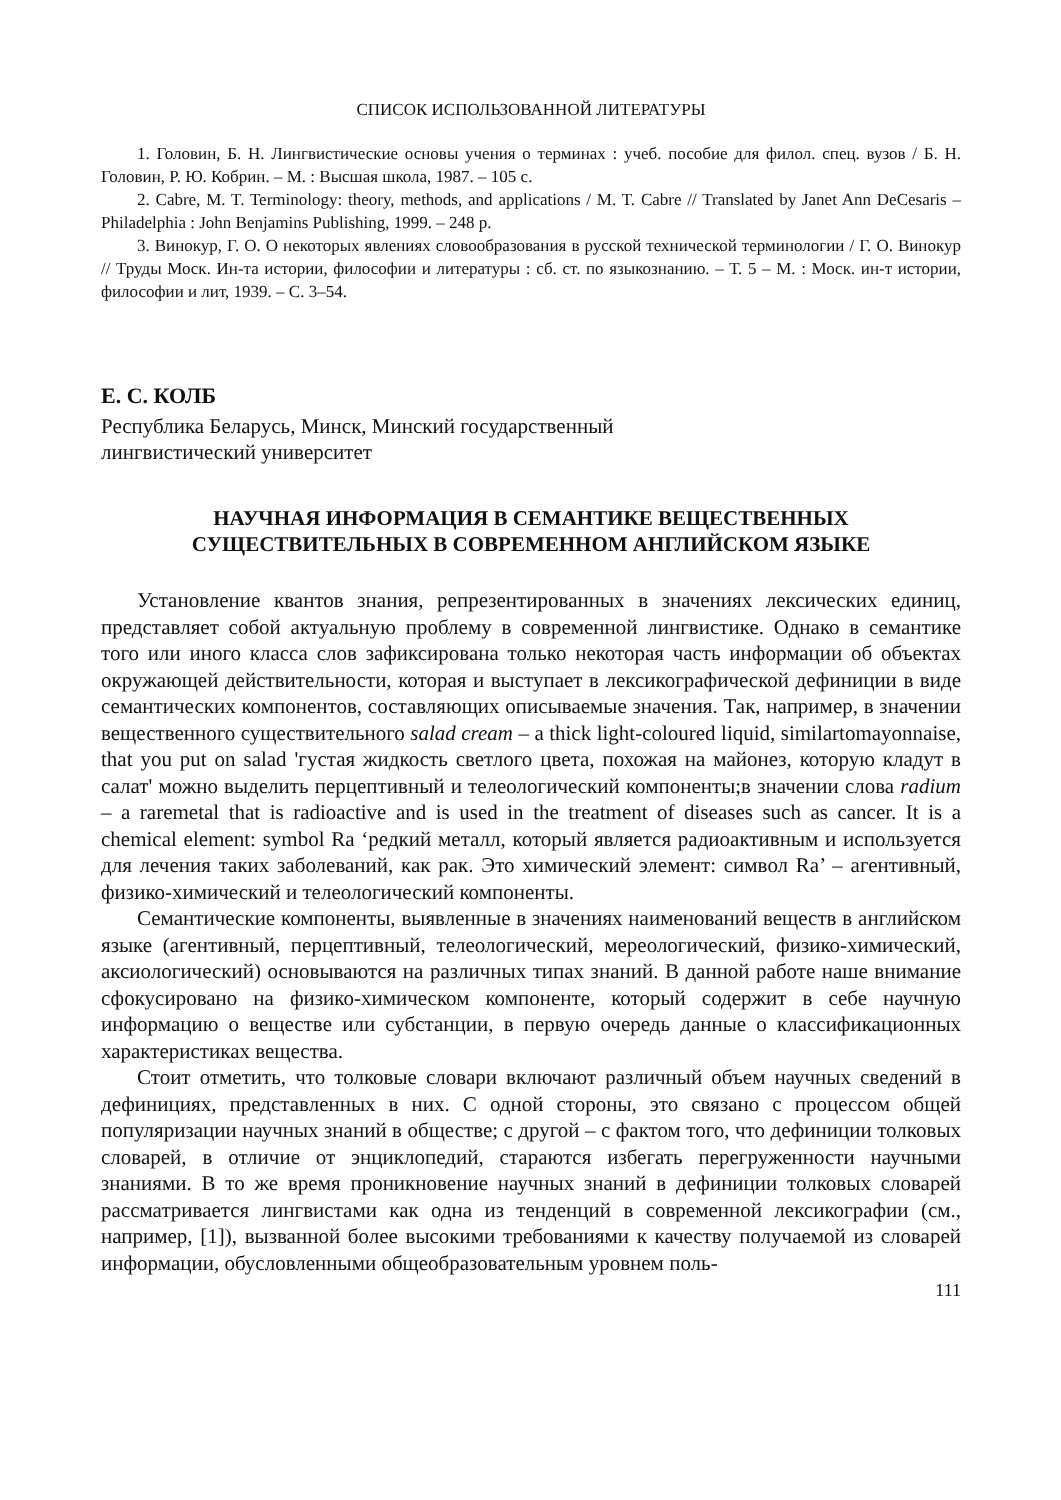СПИСОК ИСПОЛЬЗОВАННОЙ ЛИТЕРАТУРЫ
1. Головин, Б. Н. Лингвистические основы учения о терминах : учеб. пособие для филол. спец. вузов / Б. Н. Головин, Р. Ю. Кобрин. – М. : Высшая школа, 1987. – 105 с.
2. Cabre, M. T. Terminology: theory, methods, and applications / M. T. Cabre // Translated by Janet Ann DeCesaris – Philadelphia : John Benjamins Publishing, 1999. – 248 p.
3. Винокур, Г. О. О некоторых явлениях словообразования в русской технической терминологии / Г. О. Винокур // Труды Моск. Ин-та истории, философии и литературы : сб. ст. по языкознанию. – Т. 5 – М. : Моск. ин-т истории, философии и лит, 1939. – С. 3–54.
Е. С. КОЛБ
Республика Беларусь, Минск, Минский государственный
лингвистический университет
НАУЧНАЯ ИНФОРМАЦИЯ В СЕМАНТИКЕ ВЕЩЕСТВЕННЫХ
СУЩЕСТВИТЕЛЬНЫХ В СОВРЕМЕННОМ АНГЛИЙСКОМ ЯЗЫКЕ
Установление квантов знания, репрезентированных в значениях лексических единиц, представляет собой актуальную проблему в современной лингвистике. Однако в семантике того или иного класса слов зафиксирована только некоторая часть информации об объектах окружающей действительности, которая и выступает в лексикографической дефиниции в виде семантических компонентов, составляющих описываемые значения. Так, например, в значении вещественного существительного salad cream – a thick light-coloured liquid, similartomayonnaise, that you put on salad 'густая жидкость светлого цвета, похожая на майонез, которую кладут в салат' можно выделить перцептивный и телеологический компоненты;в значении слова radium – a raremetal that is radioactive and is used in the treatment of diseases such as cancer. It is a chemical element: symbol Ra ‘редкий металл, который является радиоактивным и используется для лечения таких заболеваний, как рак. Это химический элемент: символ Ra’ – агентивный, физико-химический и телеологический компоненты.
Семантические компоненты, выявленные в значениях наименований веществ в английском языке (агентивный, перцептивный, телеологический, мереологический, физико-химический, аксиологический) основываются на различных типах знаний. В данной работе наше внимание сфокусировано на физико-химическом компоненте, который содержит в себе научную информацию о веществе или субстанции, в первую очередь данные о классификационных характеристиках вещества.
Стоит отметить, что толковые словари включают различный объем научных сведений в дефинициях, представленных в них. С одной стороны, это связано с процессом общей популяризации научных знаний в обществе; с другой – с фактом того, что дефиниции толковых словарей, в отличие от энциклопедий, стараются избегать перегруженности научными знаниями. В то же время проникновение научных знаний в дефиниции толковых словарей рассматривается лингвистами как одна из тенденций в современной лексикографии (см., например, [1]), вызванной более высокими требованиями к качеству получаемой из словарей информации, обусловленными общеобразовательным уровнем поль-
111